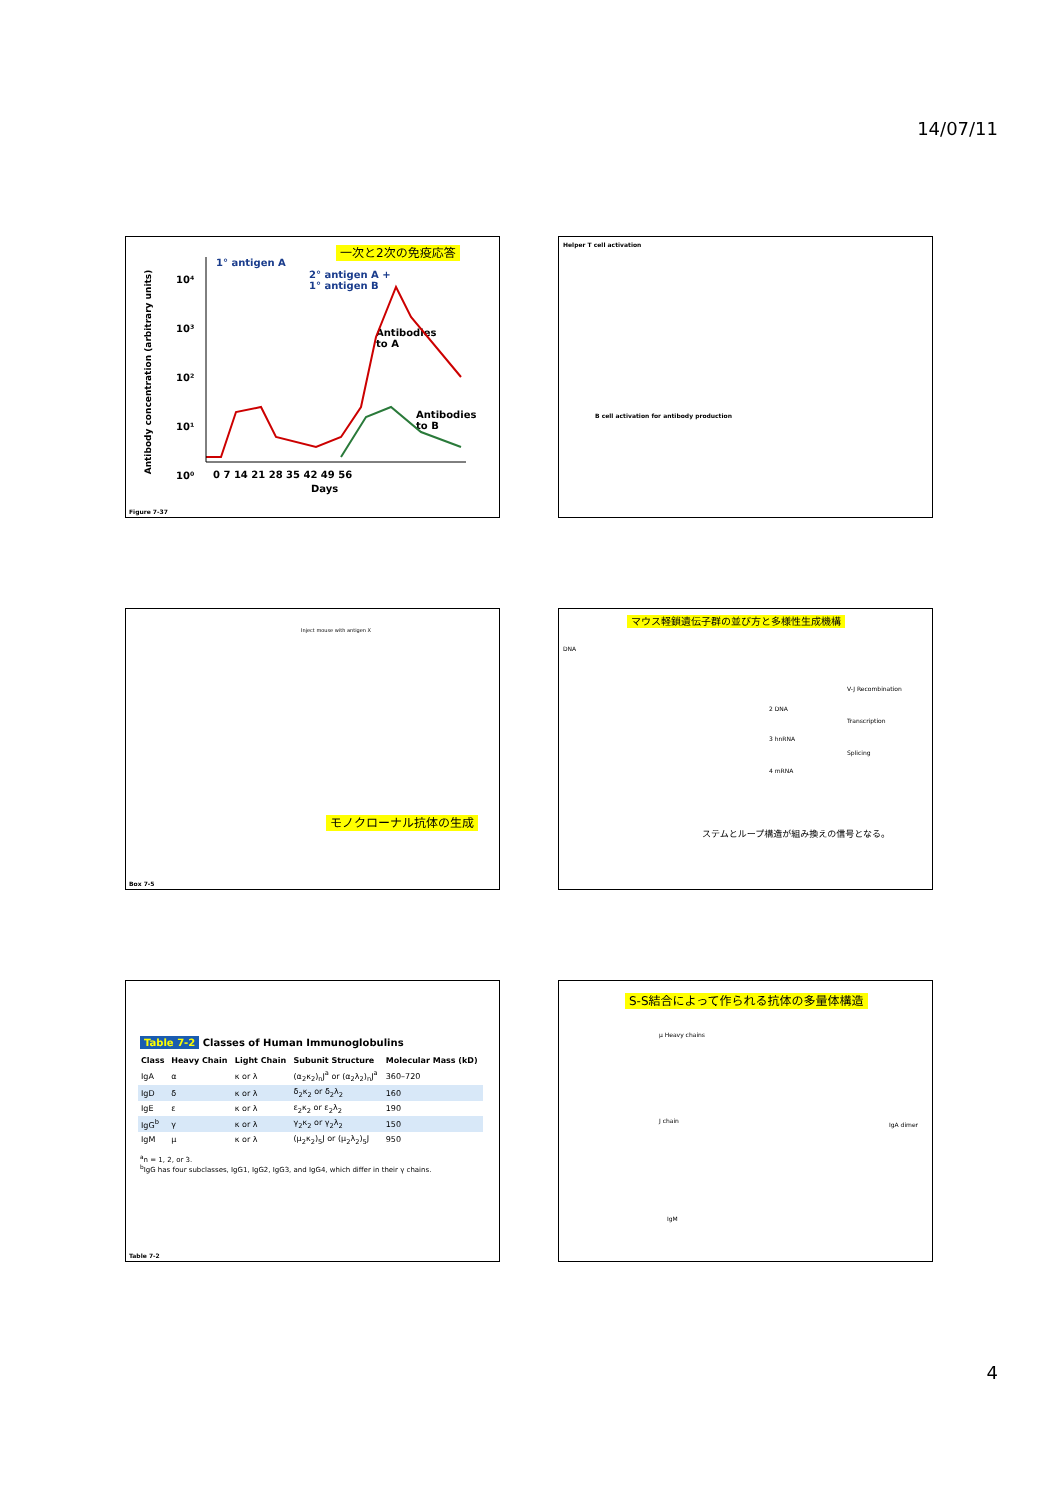14/07/11
一次と2次の免疫応答
1° antigen A
2° antigen A +
1° antigen B
Antibodies
to A
Antibodies
to B
0 7 14 21 28 35 42 49 56
Days
10⁴
10³
10²
10¹
10⁰
Antibody concentration (arbitrary units)
Figure 7-37
Helper T cell activation
B cell activation for antibody production
Inject mouse with antigen X
モノクローナル抗体の生成
Box 7-5
マウス軽鎖遺伝子群の並び方と多様性生成機構
DNA
V-J Recombination
2 DNA
Transcription
3 hnRNA
Splicing
4 mRNA
ステムとループ構造が組み換えの信号となる。
Table 7-2 Classes of Human Immunoglobulins
| Class | Heavy Chain | Light Chain | Subunit Structure | Molecular Mass (kD) |
| --- | --- | --- | --- | --- |
| IgA | α | κ or λ | (α<sub>2</sub>κ<sub>2</sub>)<sub>n</sub>J<sup>a</sup> or (α<sub>2</sub>λ<sub>2</sub>)<sub>n</sub>J<sup>a</sup> | 360–720 |
| IgD | δ | κ or λ | δ<sub>2</sub>κ<sub>2</sub> or δ<sub>2</sub>λ<sub>2</sub> | 160 |
| IgE | ε | κ or λ | ε<sub>2</sub>κ<sub>2</sub> or ε<sub>2</sub>λ<sub>2</sub> | 190 |
| IgG<sup>b</sup> | γ | κ or λ | γ<sub>2</sub>κ<sub>2</sub> or γ<sub>2</sub>λ<sub>2</sub> | 150 |
| IgM | μ | κ or λ | (μ<sub>2</sub>κ<sub>2</sub>)<sub>5</sub>J or (μ<sub>2</sub>λ<sub>2</sub>)<sub>5</sub>J | 950 |
<sup>a</sup> n = 1, 2, or 3.
<sup>b</sup> IgG has four subclasses, IgG1, IgG2, IgG3, and IgG4, which differ in their γ chains.
Table 7-2
S-S結合によって作られる抗体の多量体構造
μ Heavy chains
J chain
IgM
IgA dimer
4